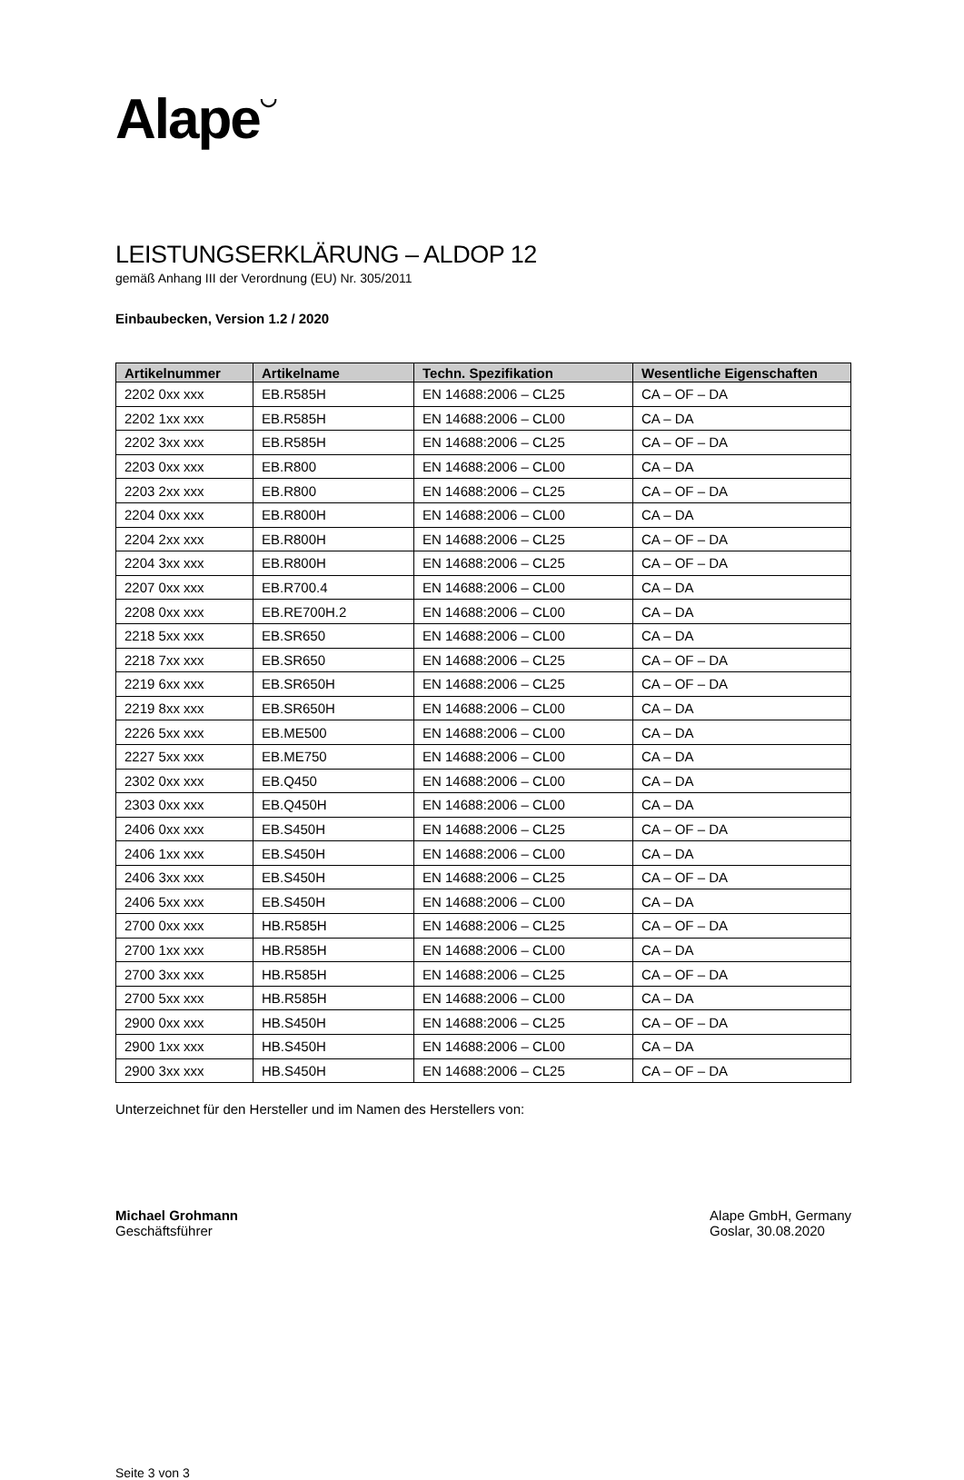Alape◡
LEISTUNGSERKLÄRUNG – ALDOP 12
gemäß Anhang III der Verordnung (EU) Nr. 305/2011
Einbaubecken, Version 1.2 / 2020
| Artikelnummer | Artikelname | Techn. Spezifikation | Wesentliche Eigenschaften |
| --- | --- | --- | --- |
| 2202 0xx xxx | EB.R585H | EN 14688:2006 – CL25 | CA – OF – DA |
| 2202 1xx xxx | EB.R585H | EN 14688:2006 – CL00 | CA – DA |
| 2202 3xx xxx | EB.R585H | EN 14688:2006 – CL25 | CA – OF – DA |
| 2203 0xx xxx | EB.R800 | EN 14688:2006 – CL00 | CA – DA |
| 2203 2xx xxx | EB.R800 | EN 14688:2006 – CL25 | CA – OF – DA |
| 2204 0xx xxx | EB.R800H | EN 14688:2006 – CL00 | CA – DA |
| 2204 2xx xxx | EB.R800H | EN 14688:2006 – CL25 | CA – OF – DA |
| 2204 3xx xxx | EB.R800H | EN 14688:2006 – CL25 | CA – OF – DA |
| 2207 0xx xxx | EB.R700.4 | EN 14688:2006 – CL00 | CA – DA |
| 2208 0xx xxx | EB.RE700H.2 | EN 14688:2006 – CL00 | CA – DA |
| 2218 5xx xxx | EB.SR650 | EN 14688:2006 – CL00 | CA – DA |
| 2218 7xx xxx | EB.SR650 | EN 14688:2006 – CL25 | CA – OF – DA |
| 2219 6xx xxx | EB.SR650H | EN 14688:2006 – CL25 | CA – OF – DA |
| 2219 8xx xxx | EB.SR650H | EN 14688:2006 – CL00 | CA – DA |
| 2226 5xx xxx | EB.ME500 | EN 14688:2006 – CL00 | CA – DA |
| 2227 5xx xxx | EB.ME750 | EN 14688:2006 – CL00 | CA – DA |
| 2302 0xx xxx | EB.Q450 | EN 14688:2006 – CL00 | CA – DA |
| 2303 0xx xxx | EB.Q450H | EN 14688:2006 – CL00 | CA – DA |
| 2406 0xx xxx | EB.S450H | EN 14688:2006 – CL25 | CA – OF – DA |
| 2406 1xx xxx | EB.S450H | EN 14688:2006 – CL00 | CA – DA |
| 2406 3xx xxx | EB.S450H | EN 14688:2006 – CL25 | CA – OF – DA |
| 2406 5xx xxx | EB.S450H | EN 14688:2006 – CL00 | CA – DA |
| 2700 0xx xxx | HB.R585H | EN 14688:2006 – CL25 | CA – OF – DA |
| 2700 1xx xxx | HB.R585H | EN 14688:2006 – CL00 | CA – DA |
| 2700 3xx xxx | HB.R585H | EN 14688:2006 – CL25 | CA – OF – DA |
| 2700 5xx xxx | HB.R585H | EN 14688:2006 – CL00 | CA – DA |
| 2900 0xx xxx | HB.S450H | EN 14688:2006 – CL25 | CA – OF – DA |
| 2900 1xx xxx | HB.S450H | EN 14688:2006 – CL00 | CA – DA |
| 2900 3xx xxx | HB.S450H | EN 14688:2006 – CL25 | CA – OF – DA |
Unterzeichnet für den Hersteller und im Namen des Herstellers von:
Michael Grohmann
Geschäftsführer
Alape GmbH, Germany
Goslar, 30.08.2020
Seite 3 von 3